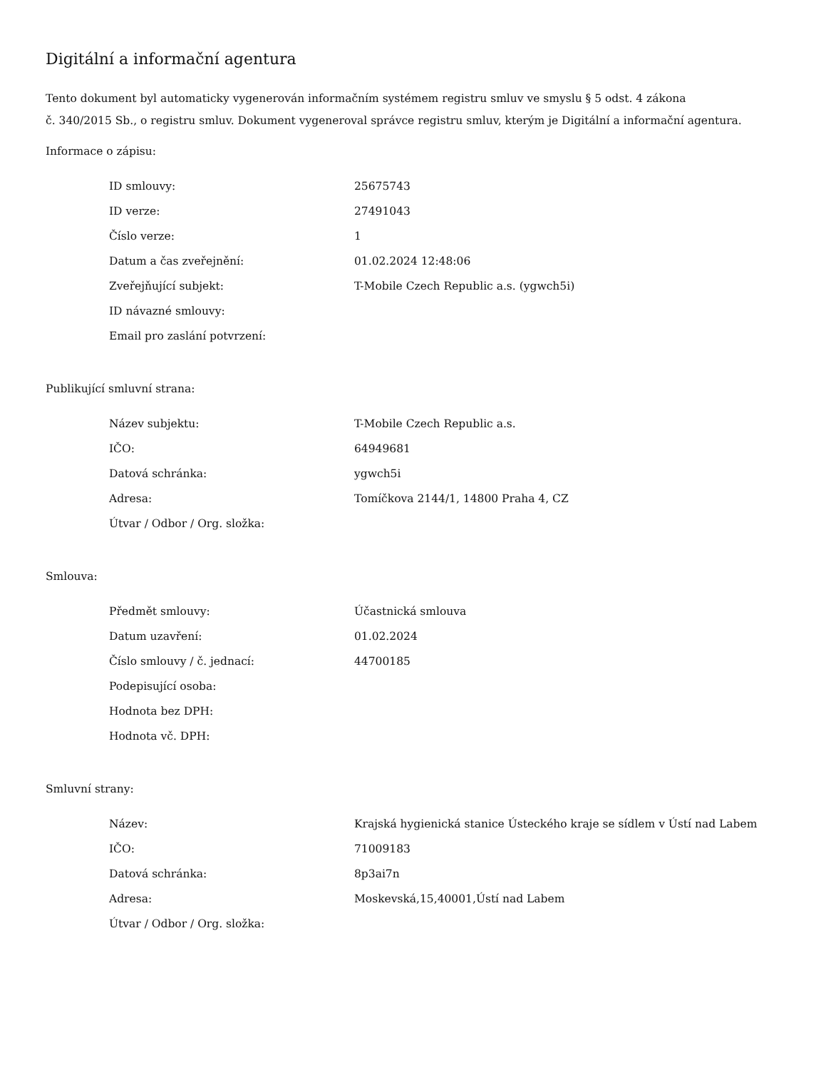Digitální a informační agentura
Tento dokument byl automaticky vygenerován informačním systémem registru smluv ve smyslu § 5 odst. 4 zákona
č. 340/2015 Sb., o registru smluv. Dokument vygeneroval správce registru smluv, kterým je Digitální a informační agentura.
Informace o zápisu:
| ID smlouvy: | 25675743 |
| ID verze: | 27491043 |
| Číslo verze: | 1 |
| Datum a čas zveřejnění: | 01.02.2024 12:48:06 |
| Zveřejňující subjekt: | T-Mobile Czech Republic a.s. (ygwch5i) |
| ID návazné smlouvy: | |
| Email pro zaslání potvrzení: | |
Publikující smluvní strana:
| Název subjektu: | T-Mobile Czech Republic a.s. |
| IČO: | 64949681 |
| Datová schránka: | ygwch5i |
| Adresa: | Tomíčkova 2144/1, 14800 Praha 4, CZ |
| Útvar / Odbor / Org. složka: | |
Smlouva:
| Předmět smlouvy: | Účastnická smlouva |
| Datum uzavření: | 01.02.2024 |
| Číslo smlouvy / č. jednací: | 44700185 |
| Podepisující osoba: | |
| Hodnota bez DPH: | |
| Hodnota vč. DPH: | |
Smluvní strany:
| Název: | Krajská hygienická stanice Ústeckého kraje se sídlem v Ústí nad Labem |
| IČO: | 71009183 |
| Datová schránka: | 8p3ai7n |
| Adresa: | Moskevská,15,40001,Ústí nad Labem |
| Útvar / Odbor / Org. složka: | |